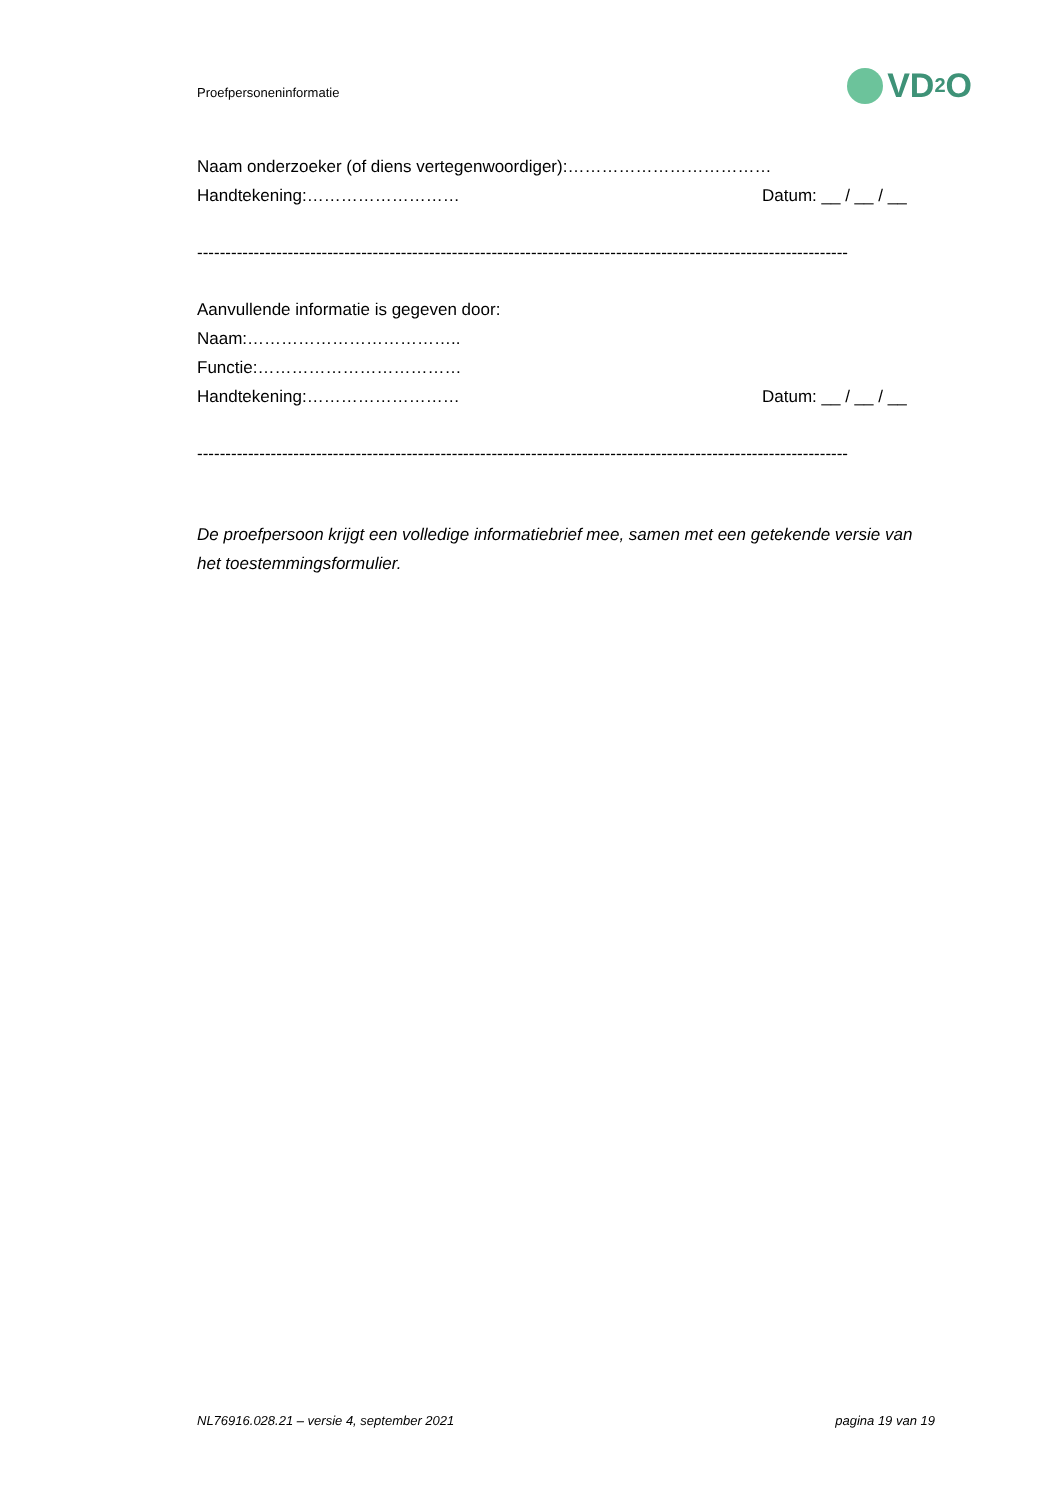Proefpersoneninformatie
VD<sub>2</sub>O
Naam onderzoeker (of diens vertegenwoordiger):………………………………
Handtekening:……………………… Datum: __ / __ / __
-------------------------------------------------------------------------------------------------------------------
Aanvullende informatie is gegeven door:
Naam:………………………………..
Functie:………………………………
Handtekening:……………………… Datum: __ / __ / __
-------------------------------------------------------------------------------------------------------------------
De proefpersoon krijgt een volledige informatiebrief mee, samen met een getekende versie van het toestemmingsformulier.
NL76916.028.21 – versie 4, september 2021 pagina 19 van 19